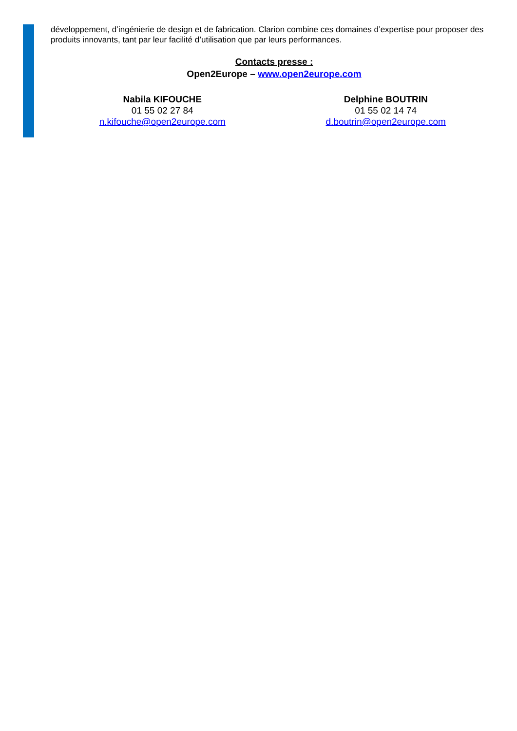développement, d’ingénierie de design et de fabrication. Clarion combine ces domaines d’expertise pour proposer des produits innovants, tant par leur facilité d’utilisation que par leurs performances.
Contacts presse :
Open2Europe – www.open2europe.com
Nabila KIFOUCHE
01 55 02 27 84
n.kifouche@open2europe.com
Delphine BOUTRIN
01 55 02 14 74
d.boutrin@open2europe.com